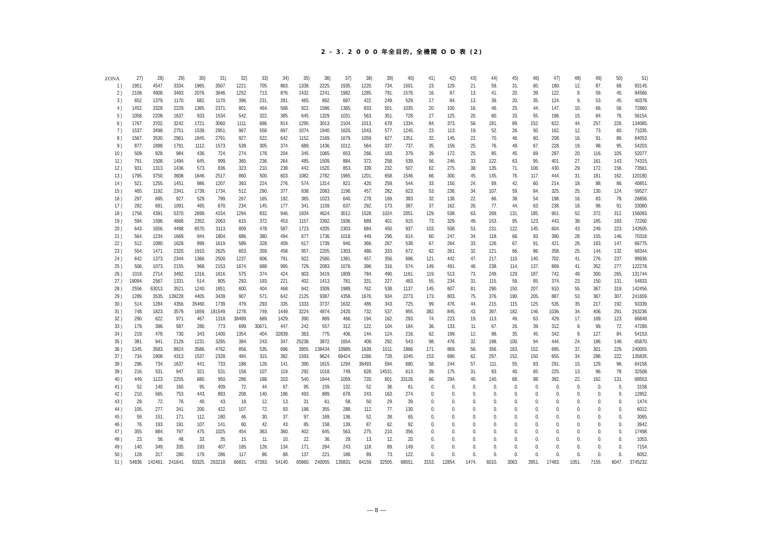2 - 3. 2 0 0 0 年全目的, 全機関 O D 表 (2)
| ZONA | 27) | 28) | 29) | 30) | 31) | 32) | 33) | 34) | 35) | 36) | 37) | 38) | 39) | 40) | 41) | 42) | 43) | 44) | 45) | 46) | 47) | 48) | 49) | 50) | 51) |
| --- | --- | --- | --- | --- | --- | --- | --- | --- | --- | --- | --- | --- | --- | --- | --- | --- | --- | --- | --- | --- | --- | --- | --- | --- | --- |
| 1 ) | 1951. | 4547. | 3334. | 1965. | 3507. | 1221. | 705. | 863. | 1338. | 2225. | 1935. | 1220. | 734. | 1501. | 23. | 129. | 21. | 59. | 31. | 60. | 180. | 12. | 87. | 68. | 93145. |
| 2 ) | 2108. | 4908. | 3493. | 2076. | 3646. | 1252. | 713. | 876. | 1432. | 2241. | 1982. | 1285. | 791. | 1576. | 16. | 87. | 13. | 41. | 20. | 39. | 122. | 8. | 59. | 45. | 94566. |
| 3 ) | 652. | 1379. | 1170. | 682. | 1170. | 396. | 231. | 281. | 465. | 892. | 687. | 422. | 249. | 529. | 17. | 84. | 13. | 39. | 20. | 35. | 124. | 9. | 53. | 45. | 40378. |
| 4 ) | 1452. | 3328. | 2229. | 1365. | 2371. | 801. | 464. | 568. | 922. | 1586. | 1365. | 833. | 501. | 1035. | 20. | 100. | 16. | 46. | 25. | 44. | 147. | 10. | 66. | 56. | 72860. |
| 5 ) | 1058. | 2208. | 1637. | 933. | 1534. | 542. | 322. | 385. | 645. | 1329. | 1031. | 563. | 351. | 728. | 27. | 125. | 20. | 60. | 33. | 55. | 196. | 15. | 84. | 76. | 56154. |
| 6 ) | 1767. | 3702. | 3242. | 1721. | 3060. | 1111. | 686. | 814. | 1295. | 3013. | 2104. | 1013. | 678. | 1334. | 84. | 373. | 56. | 181. | 89. | 152. | 622. | 44. | 257. | 226. | 134085. |
| 7 ) | 1537. | 3498. | 2751. | 1539. | 2951. | 967. | 558. | 697. | 1074. | 1940. | 1620. | 1043. | 577. | 1245. | 23. | 113. | 19. | 52. | 26. | 50. | 162. | 12. | 73. | 60. | 71035. |
| 8 ) | 1567. | 3530. | 2961. | 1845. | 2791. | 927. | 522. | 642. | 1152. | 2169. | 1679. | 1059. | 627. | 1351. | 32. | 145. | 22. | 70. | 46. | 60. | 208. | 16. | 91. | 86. | 84053. |
| 9 ) | 877. | 1898. | 1791. | 1112. | 1573. | 539. | 305. | 374. | 689. | 1436. | 1012. | 564. | 337. | 737. | 35. | 159. | 25. | 76. | 49. | 67. | 228. | 19. | 98. | 95. | 54203. |
| 10 ) | 509. | 928. | 984. | 436. | 724. | 274. | 178. | 204. | 345. | 1065. | 653. | 266. | 183. | 379. | 39. | 172. | 25. | 85. | 45. | 69. | 287. | 20. | 116. | 105. | 52077. |
| 11 ) | 791. | 1508. | 1494. | 645. | 999. | 365. | 236. | 264. | 485. | 1509. | 884. | 372. | 258. | 539. | 56. | 246. | 33. | 122. | 63. | 95. | 401. | 27. | 161. | 143. | 74315. |
| 12 ) | 931. | 1313. | 1436. | 573. | 836. | 323. | 210. | 238. | 442. | 1520. | 853. | 339. | 232. | 507. | 62. | 275. | 38. | 135. | 71. | 106. | 430. | 29. | 172. | 156. | 73561. |
| 13 ) | 1795. | 3750. | 3608. | 1646. | 2517. | 860. | 500. | 603. | 1082. | 2782. | 1965. | 1201. | 658. | 1546. | 66. | 300. | 45. | 145. | 76. | 117. | 444. | 31. | 181. | 162. | 120180. |
| 14 ) | 521. | 1255. | 1451. | 986. | 1207. | 393. | 224. | 276. | 574. | 1314. | 821. | 420. | 259. | 544. | 33. | 150. | 24. | 69. | 42. | 60. | 214. | 18. | 88. | 86. | 40851. |
| 15 ) | 465. | 1192. | 2341. | 1739. | 1734. | 512. | 290. | 377. | 838. | 2083. | 1196. | 457. | 282. | 623. | 53. | 236. | 34. | 107. | 59. | 84. | 325. | 25. | 130. | 124. | 59527. |
| 16 ) | 297. | 695. | 927. | 529. | 799. | 267. | 165. | 192. | 365. | 1023. | 640. | 278. | 169. | 383. | 32. | 138. | 22. | 66. | 38. | 54. | 198. | 16. | 83. | 78. | 26856. |
| 17 ) | 282. | 691. | 1091. | 465. | 670. | 234. | 145. | 177. | 341. | 1159. | 637. | 292. | 173. | 387. | 37. | 162. | 26. | 77. | 44. | 63. | 238. | 18. | 96. | 91. | 33080. |
| 18 ) | 1756. | 4391. | 5370. | 2699. | 4154. | 1294. | 832. | 946. | 1934. | 4624. | 3012. | 1528. | 1024. | 2051. | 129. | 538. | 63. | 269. | 131. | 185. | 901. | 52. | 372. | 312. | 156093. |
| 19 ) | 594. | 1596. | 4668. | 2352. | 2063. | 615. | 372. | 453. | 1157. | 3392. | 1936. | 689. | 401. | 915. | 73. | 329. | 49. | 153. | 95. | 123. | 443. | 38. | 185. | 183. | 72260. |
| 20 ) | 643. | 1656. | 4498. | 6570. | 3113. | 809. | 478. | 587. | 1723. | 4205. | 2303. | 684. | 450. | 937. | 103. | 508. | 53. | 231. | 122. | 145. | 604. | 43. | 249. | 223. | 143505. |
| 21 ) | 564. | 1234. | 1669. | 944. | 1804. | 686. | 380. | 494. | 677. | 1736. | 1018. | 449. | 296. | 614. | 60. | 247. | 34. | 118. | 66. | 93. | 390. | 28. | 155. | 146. | 70318. |
| 22 ) | 512. | 1080. | 1628. | 899. | 1619. | 589. | 328. | 409. | 617. | 1739. | 940. | 366. | 267. | 538. | 67. | 264. | 33. | 126. | 67. | 91. | 421. | 26. | 163. | 147. | 66775. |
| 23 ) | 554. | 1471. | 2320. | 1910. | 2625. | 653. | 359. | 458. | 957. | 2205. | 1303. | 486. | 333. | 672. | 62. | 261. | 32. | 121. | 66. | 86. | 358. | 25. | 144. | 132. | 68344. |
| 24 ) | 642. | 1373. | 2344. | 1366. | 2500. | 1237. | 606. | 791. | 922. | 2560. | 1381. | 457. | 356. | 696. | 121. | 442. | 47. | 217. | 110. | 140. | 702. | 41. | 276. | 237. | 99936. |
| 25 ) | 506. | 1073. | 2155. | 968. | 2153. | 1674. | 688. | 995. | 729. | 2083. | 1076. | 396. | 316. | 574. | 149. | 491. | 46. | 238. | 114. | 137. | 869. | 41. | 352. | 277. | 122278. |
| 26 ) | 1019. | 2714. | 3492. | 1316. | 1816. | 575. | 374. | 424. | 903. | 3419. | 1809. | 784. | 490. | 1161. | 119. | 513. | 73. | 249. | 129. | 187. | 742. | 49. | 300. | 265. | 131744. |
| 27 ) | 19094. | 2567. | 1331. | 514. | 805. | 293. | 193. | 221. | 402. | 1413. | 781. | 331. | 227. | 483. | 55. | 234. | 31. | 115. | 59. | 85. | 374. | 23. | 150. | 131. | 54833. |
| 28 ) | 2556. | 63013. | 3521. | 1240. | 1851. | 600. | 404. | 468. | 942. | 3309. | 1989. | 762. | 538. | 1137. | 145. | 607. | 81. | 290. | 150. | 207. | 910. | 55. | 367. | 319. | 142456. |
| 29 ) | 1289. | 3535. | 139228. | 4405. | 3439. | 907. | 571. | 642. | 2125. | 9387. | 4358. | 1676. | 934. | 2273. | 173. | 803. | 75. | 376. | 190. | 205. | 887. | 53. | 367. | 307. | 241659. |
| 30 ) | 514. | 1284. | 4356. | 35460. | 1739. | 479. | 293. | 335. | 1333. | 3737. | 1632. | 486. | 343. | 725. | 99. | 476. | 44. | 215. | 115. | 125. | 535. | 35. | 217. | 192. | 93339. |
| 31 ) | 748. | 1823. | 3579. | 1659. | 181549. | 1278. | 749. | 1449. | 3224. | 4874. | 2420. | 732. | 537. | 955. | 382. | 845. | 43. | 397. | 182. | 146. | 1036. | 34. | 406. | 291. | 263236. |
| 32 ) | 290. | 622. | 971. | 467. | 1318. | 38489. | 689. | 1429. | 390. | 869. | 466. | 194. | 162. | 293. | 74. | 223. | 19. | 113. | 49. | 63. | 429. | 17. | 169. | 123. | 66848. |
| 33 ) | 179. | 396. | 587. | 280. | 773. | 699. | 30671. | 447. | 242. | 557. | 312. | 122. | 104. | 184. | 36. | 133. | 11. | 67. | 26. | 39. | 312. | 8. | 99. | 72. | 47289. |
| 34 ) | 219. | 478. | 730. | 343. | 1400. | 1354. | 404. | 32839. | 363. | 775. | 406. | 144. | 124. | 216. | 62. | 199. | 12. | 98. | 35. | 45. | 342. | 9. | 127. | 84. | 54153. |
| 35 ) | 381. | 941. | 2129. | 1231. | 3265. | 384. | 243. | 347. | 25238. | 3872. | 1654. | 408. | 292. | 543. | 98. | 476. | 32. | 198. | 100. | 94. | 444. | 24. | 186. | 148. | 65870. |
| 36 ) | 1345. | 3583. | 8824. | 3586. | 4762. | 856. | 535. | 696. | 3955. | 138434. | 10989. | 1639. | 1011. | 1866. | 171. | 869. | 56. | 356. | 163. | 152. | 695. | 37. | 301. | 229. | 240055. |
| 37 ) | 734. | 1908. | 4313. | 1537. | 2328. | 484. | 315. | 382. | 1593. | 9624. | 69424. | 1266. | 728. | 1045. | 153. | 690. | 62. | 297. | 152. | 150. | 655. | 34. | 288. | 222. | 135835. |
| 38 ) | 296. | 734. | 1637. | 441. | 733. | 188. | 126. | 141. | 390. | 1615. | 1294. | 36493. | 594. | 680. | 58. | 244. | 57. | 111. | 55. | 83. | 291. | 15. | 129. | 96. | 64158. |
| 39 ) | 216. | 531. | 947. | 321. | 531. | 158. | 107. | 119. | 292. | 1018. | 749. | 628. | 14531. | 613. | 39. | 175. | 31. | 83. | 40. | 65. | 225. | 13. | 96. | 78. | 32508. |
| 40 ) | 449. | 1123. | 2255. | 680. | 950. | 286. | 188. | 203. | 540. | 1844. | 1059. | 720. | 601. | 33126. | 66. | 294. | 40. | 140. | 68. | 98. | 392. | 22. | 162. | 131. | 68553. |
| 41 ) | 52. | 140. | 160. | 95. | 409. | 72. | 44. | 67. | 95. | 159. | 132. | 52. | 36. | 61. | 0. | 0. | 0. | 0. | 0. | 0. | 0. | 0. | 0. | 0. | 3158. |
| 42 ) | 210. | 565. | 753. | 443. | 893. | 208. | 140. | 186. | 493. | 889. | 678. | 243. | 163. | 274. | 0. | 0. | 0. | 0. | 0. | 0. | 0. | 0. | 0. | 0. | 12852. |
| 43 ) | 28. | 72. | 76. | 40. | 43. | 18. | 12. | 13. | 31. | 61. | 58. | 50. | 29. | 39. | 0. | 0. | 0. | 0. | 0. | 0. | 0. | 0. | 0. | 0. | 1474. |
| 44 ) | 105. | 277. | 341. | 200. | 422. | 107. | 72. | 93. | 198. | 355. | 288. | 112. | 77. | 130. | 0. | 0. | 0. | 0. | 0. | 0. | 0. | 0. | 0. | 0. | 6012. |
| 45 ) | 59. | 151. | 171. | 112. | 180. | 46. | 30. | 37. | 97. | 169. | 136. | 52. | 38. | 65. | 0. | 0. | 0. | 0. | 0. | 0. | 0. | 0. | 0. | 0. | 3065. |
| 46 ) | 76. | 193. | 191. | 107. | 141. | 60. | 42. | 43. | 85. | 158. | 139. | 87. | 62. | 92. | 0. | 0. | 0. | 0. | 0. | 0. | 0. | 0. | 0. | 0. | 3942. |
| 47 ) | 355. | 884. | 797. | 475. | 1025. | 454. | 363. | 360. | 402. | 645. | 563. | 275. | 210. | 356. | 0. | 0. | 0. | 0. | 0. | 0. | 0. | 0. | 0. | 0. | 17498. |
| 48 ) | 23. | 56. | 48. | 33. | 35. | 15. | 11. | 10. | 22. | 36. | 29. | 13. | 12. | 20. | 0. | 0. | 0. | 0. | 0. | 0. | 0. | 0. | 0. | 0. | 1053. |
| 49 ) | 140. | 349. | 335. | 193. | 407. | 165. | 126. | 134. | 171. | 284. | 243. | 118. | 89. | 149. | 0. | 0. | 0. | 0. | 0. | 0. | 0. | 0. | 0. | 0. | 7154. |
| 50 ) | 128. | 317. | 280. | 179. | 286. | 117. | 86. | 88. | 137. | 221. | 188. | 89. | 73. | 122. | 0. | 0. | 0. | 0. | 0. | 0. | 0. | 0. | 0. | 0. | 6052. |
| 51 ) | 54836. | 142461. | 241641. | 93325. | 263218. | 66831. | 47283. | 54140. | 65860. | 240055. | 135831. | 64159. | 32505. | 68551. | 3153. | 12854. | 1474. | 6010. | 3063. | 3951. | 17483. | 1051. | 7155. | 6047. | 3745232. |
— 8 —